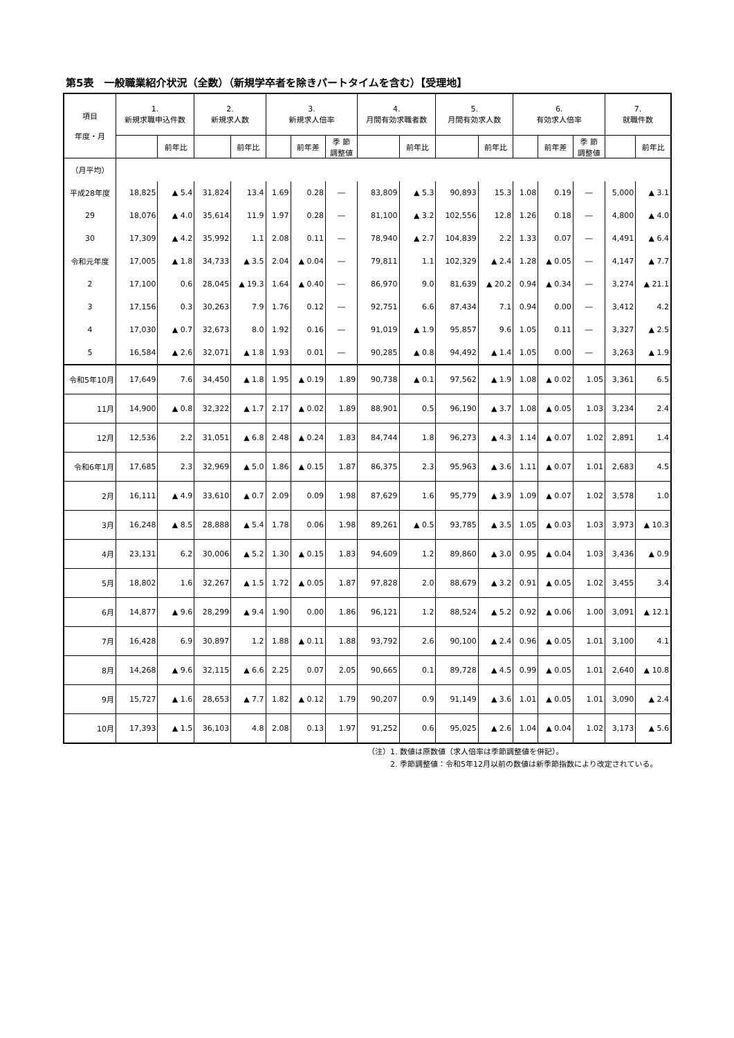第5表　一般職業紹介状況（全数）（新規学卒者を除きパートタイムを含む）【受理地】
| 項目 年度・月 | 1. 新規求職申込件数 | | 2. 新規求人数 | | 3. 新規求人倍率 | | | 4. 月間有効求職者数 | | 5. 月間有効求人数 | | 6. 有効求人倍率 | | | 7. 就職件数 | |
| --- | --- | --- | --- | --- | --- | --- | --- | --- | --- | --- | --- | --- | --- | --- | --- | --- |
| | | 前年比 | | 前年比 | | 前年差 | 季 節 調整値 | | 前年比 | | 前年比 | | 前年差 | 季 節 調整値 | | 前年比 |
| （月平均） | | | | | | | | | | | | | | | | |
| 平成28年度 | 18,825 | ▲ 5.4 | 31,824 | 13.4 | 1.69 | 0.28 | ― | 83,809 | ▲ 5.3 | 90,893 | 15.3 | 1.08 | 0.19 | ― | 5,000 | ▲ 3.1 |
| 29 | 18,076 | ▲ 4.0 | 35,614 | 11.9 | 1.97 | 0.28 | ― | 81,100 | ▲ 3.2 | 102,556 | 12.8 | 1.26 | 0.18 | ― | 4,800 | ▲ 4.0 |
| 30 | 17,309 | ▲ 4.2 | 35,992 | 1.1 | 2.08 | 0.11 | ― | 78,940 | ▲ 2.7 | 104,839 | 2.2 | 1.33 | 0.07 | ― | 4,491 | ▲ 6.4 |
| 令和元年度 | 17,005 | ▲ 1.8 | 34,733 | ▲ 3.5 | 2.04 | ▲ 0.04 | ― | 79,811 | 1.1 | 102,329 | ▲ 2.4 | 1.28 | ▲ 0.05 | ― | 4,147 | ▲ 7.7 |
| 2 | 17,100 | 0.6 | 28,045 | ▲ 19.3 | 1.64 | ▲ 0.40 | ― | 86,970 | 9.0 | 81,639 | ▲ 20.2 | 0.94 | ▲ 0.34 | ― | 3,274 | ▲ 21.1 |
| 3 | 17,156 | 0.3 | 30,263 | 7.9 | 1.76 | 0.12 | ― | 92,751 | 6.6 | 87,434 | 7.1 | 0.94 | 0.00 | ― | 3,412 | 4.2 |
| 4 | 17,030 | ▲ 0.7 | 32,673 | 8.0 | 1.92 | 0.16 | ― | 91,019 | ▲ 1.9 | 95,857 | 9.6 | 1.05 | 0.11 | ― | 3,327 | ▲ 2.5 |
| 5 | 16,584 | ▲ 2.6 | 32,071 | ▲ 1.8 | 1.93 | 0.01 | ― | 90,285 | ▲ 0.8 | 94,492 | ▲ 1.4 | 1.05 | 0.00 | ― | 3,263 | ▲ 1.9 |
| 令和5年10月 | 17,649 | 7.6 | 34,450 | ▲ 1.8 | 1.95 | ▲ 0.19 | 1.89 | 90,738 | ▲ 0.1 | 97,562 | ▲ 1.9 | 1.08 | ▲ 0.02 | 1.05 | 3,361 | 6.5 |
| 11月 | 14,900 | ▲ 0.8 | 32,322 | ▲ 1.7 | 2.17 | ▲ 0.02 | 1.89 | 88,901 | 0.5 | 96,190 | ▲ 3.7 | 1.08 | ▲ 0.05 | 1.03 | 3,234 | 2.4 |
| 12月 | 12,536 | 2.2 | 31,051 | ▲ 6.8 | 2.48 | ▲ 0.24 | 1.83 | 84,744 | 1.8 | 96,273 | ▲ 4.3 | 1.14 | ▲ 0.07 | 1.02 | 2,891 | 1.4 |
| 令和6年1月 | 17,685 | 2.3 | 32,969 | ▲ 5.0 | 1.86 | ▲ 0.15 | 1.87 | 86,375 | 2.3 | 95,963 | ▲ 3.6 | 1.11 | ▲ 0.07 | 1.01 | 2,683 | 4.5 |
| 2月 | 16,111 | ▲ 4.9 | 33,610 | ▲ 0.7 | 2.09 | 0.09 | 1.98 | 87,629 | 1.6 | 95,779 | ▲ 3.9 | 1.09 | ▲ 0.07 | 1.02 | 3,578 | 1.0 |
| 3月 | 16,248 | ▲ 8.5 | 28,888 | ▲ 5.4 | 1.78 | 0.06 | 1.98 | 89,261 | ▲ 0.5 | 93,785 | ▲ 3.5 | 1.05 | ▲ 0.03 | 1.03 | 3,973 | ▲ 10.3 |
| 4月 | 23,131 | 6.2 | 30,006 | ▲ 5.2 | 1.30 | ▲ 0.15 | 1.83 | 94,609 | 1.2 | 89,860 | ▲ 3.0 | 0.95 | ▲ 0.04 | 1.03 | 3,436 | ▲ 0.9 |
| 5月 | 18,802 | 1.6 | 32,267 | ▲ 1.5 | 1.72 | ▲ 0.05 | 1.87 | 97,828 | 2.0 | 88,679 | ▲ 3.2 | 0.91 | ▲ 0.05 | 1.02 | 3,455 | 3.4 |
| 6月 | 14,877 | ▲ 9.6 | 28,299 | ▲ 9.4 | 1.90 | 0.00 | 1.86 | 96,121 | 1.2 | 88,524 | ▲ 5.2 | 0.92 | ▲ 0.06 | 1.00 | 3,091 | ▲ 12.1 |
| 7月 | 16,428 | 6.9 | 30,897 | 1.2 | 1.88 | ▲ 0.11 | 1.88 | 93,792 | 2.6 | 90,100 | ▲ 2.4 | 0.96 | ▲ 0.05 | 1.01 | 3,100 | 4.1 |
| 8月 | 14,268 | ▲ 9.6 | 32,115 | ▲ 6.6 | 2.25 | 0.07 | 2.05 | 90,665 | 0.1 | 89,728 | ▲ 4.5 | 0.99 | ▲ 0.05 | 1.01 | 2,640 | ▲ 10.8 |
| 9月 | 15,727 | ▲ 1.6 | 28,653 | ▲ 7.7 | 1.82 | ▲ 0.12 | 1.79 | 90,207 | 0.9 | 91,149 | ▲ 3.6 | 1.01 | ▲ 0.05 | 1.01 | 3,090 | ▲ 2.4 |
| 10月 | 17,393 | ▲ 1.5 | 36,103 | 4.8 | 2.08 | 0.13 | 1.97 | 91,252 | 0.6 | 95,025 | ▲ 2.6 | 1.04 | ▲ 0.04 | 1.02 | 3,173 | ▲ 5.6 |
（注）1. 数値は原数値（求人倍率は季節調整値を併記）。
　　　2. 季節調整値：令和5年12月以前の数値は新季節指数により改定されている。